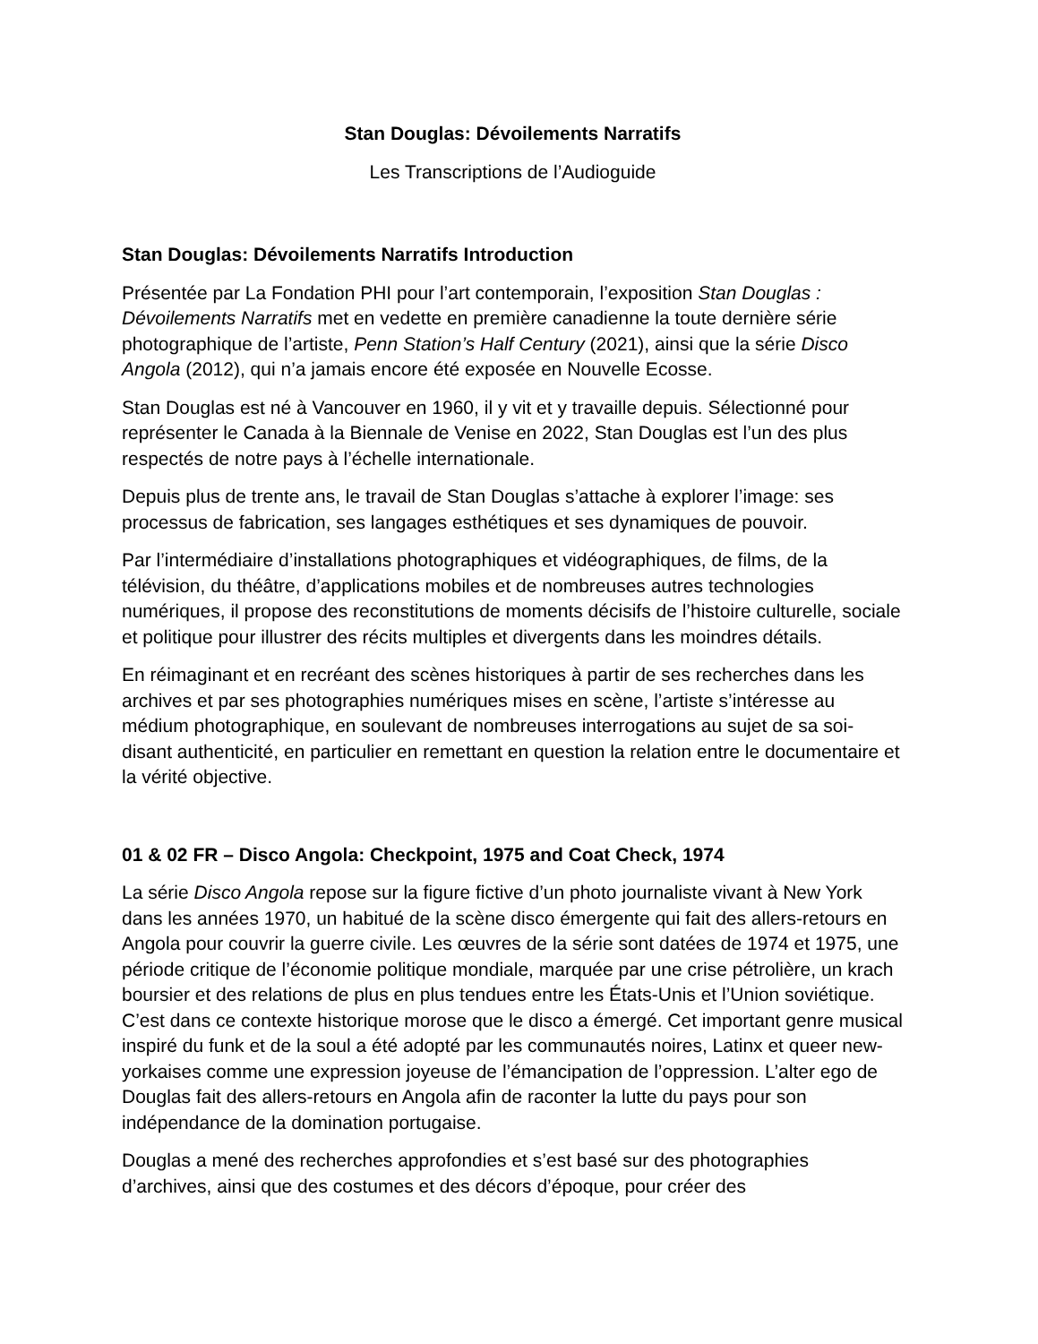Stan Douglas: Dévoilements Narratifs
Les Transcriptions de l’Audioguide
Stan Douglas: Dévoilements Narratifs Introduction
Présentée par La Fondation PHI pour l’art contemporain, l’exposition Stan Douglas : Dévoilements Narratifs met en vedette en première canadienne la toute dernière série photographique de l’artiste, Penn Station’s Half Century (2021), ainsi que la série Disco Angola (2012), qui n’a jamais encore été exposée en Nouvelle Ecosse.
Stan Douglas est né à Vancouver en 1960, il y vit et y travaille depuis. Sélectionné pour représenter le Canada à la Biennale de Venise en 2022, Stan Douglas est l’un des plus respectés de notre pays à l’échelle internationale.
Depuis plus de trente ans, le travail de Stan Douglas s’attache à explorer l’image: ses processus de fabrication, ses langages esthétiques et ses dynamiques de pouvoir.
Par l’intermédiaire d’installations photographiques et vidéographiques, de films, de la télévision, du théâtre, d’applications mobiles et de nombreuses autres technologies numériques, il propose des reconstitutions de moments décisifs de l’histoire culturelle, sociale et politique pour illustrer des récits multiples et divergents dans les moindres détails.
En réimaginant et en recréant des scènes historiques à partir de ses recherches dans les archives et par ses photographies numériques mises en scène, l’artiste s’intéresse au médium photographique, en soulevant de nombreuses interrogations au sujet de sa soi-disant authenticité, en particulier en remettant en question la relation entre le documentaire et la vérité objective.
01 & 02 FR – Disco Angola: Checkpoint, 1975 and Coat Check, 1974
La série Disco Angola repose sur la figure fictive d’un photo journaliste vivant à New York dans les années 1970, un habitué de la scène disco émergente qui fait des allers-retours en Angola pour couvrir la guerre civile. Les œuvres de la série sont datées de 1974 et 1975, une période critique de l’économie politique mondiale, marquée par une crise pétrolière, un krach boursier et des relations de plus en plus tendues entre les États-Unis et l’Union soviétique. C’est dans ce contexte historique morose que le disco a émergé. Cet important genre musical inspiré du funk et de la soul a été adopté par les communautés noires, Latinx et queer new-yorkaises comme une expression joyeuse de l’émancipation de l’oppression. L’alter ego de Douglas fait des allers-retours en Angola afin de raconter la lutte du pays pour son indépendance de la domination portugaise.
Douglas a mené des recherches approfondies et s’est basé sur des photographies d’archives, ainsi que des costumes et des décors d’époque, pour créer des